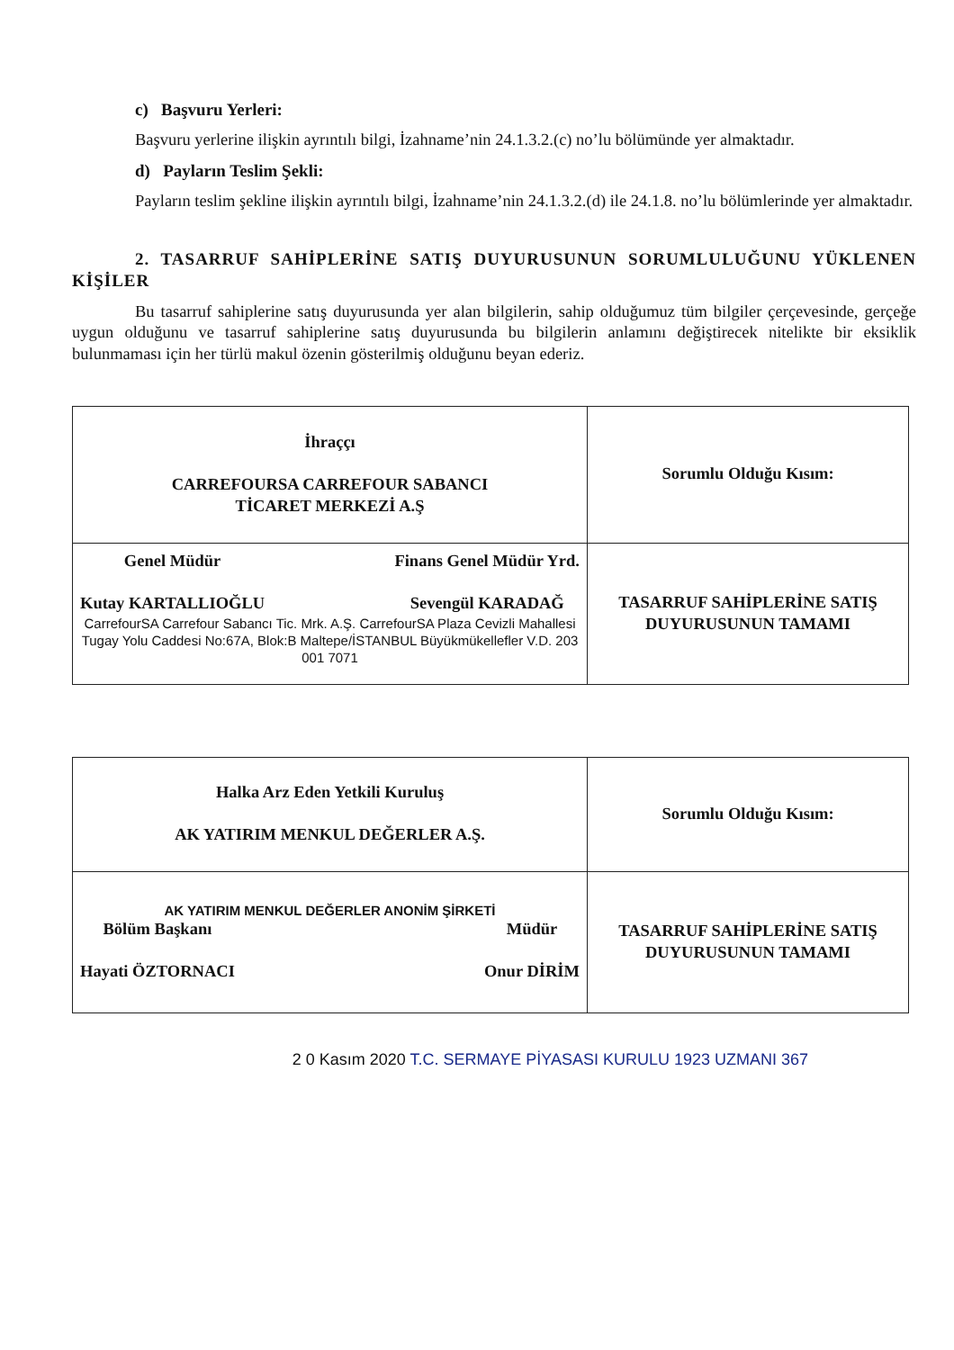c) Başvuru Yerleri:
Başvuru yerlerine ilişkin ayrıntılı bilgi, İzahname’nin 24.1.3.2.(c) no’lu bölümünde yer almaktadır.
d) Payların Teslim Şekli:
Payların teslim şekline ilişkin ayrıntılı bilgi, İzahname’nin 24.1.3.2.(d) ile 24.1.8. no’lu bölümlerinde yer almaktadır.
2. TASARRUF SAHİPLERİNE SATIŞ DUYURUSUNUN SORUMLULUĞUNU YÜKLENEN KİŞİLER
Bu tasarruf sahiplerine satış duyurusunda yer alan bilgilerin, sahip olduğumuz tüm bilgiler çerçevesinde, gerçeğe uygun olduğunu ve tasarruf sahiplerine satış duyurusunda bu bilgilerin anlamını değiştirecek nitelikte bir eksiklik bulunmaması için her türlü makul özenin gösterilmiş olduğunu beyan ederiz.
| İhraççı CARREFOURSA CARREFOUR SABANCI TİCARET MERKEZİ A.Ş | Sorumlu Olduğu Kısım: |
| Genel Müdür Kutay KARTALLIOĞLU Finans Genel Müdür Yrd. Sevengül KARADAĞ CarrefourSA Carrefour Sabancı Tic. Mrk. A.Ş. CarrefourSA Plaza Cevizli Mahallesi Tugay Yolu Caddesi No:67A, Blok:B Maltepe/İSTANBUL Büyükmükellefler V.D. 203 001 7071 | TASARRUF SAHİPLERİNE SATIŞ DUYURUSUNUN TAMAMI |
| Halka Arz Eden Yetkili Kuruluş AK YATIRIM MENKUL DEĞERLER A.Ş. | Sorumlu Olduğu Kısım: |
| AK YATIRIM MENKUL DEĞERLER ANONİM ŞİRKETİ Bölüm Başkanı Hayati ÖZTORNACI Müdür Onur DİRİM | TASARRUF SAHİPLERİNE SATIŞ DUYURUSUNUN TAMAMI |
2 0 Kasım 2020 T.C. SERMAYE PİYASASI KURULU 1923 UZMANI 367